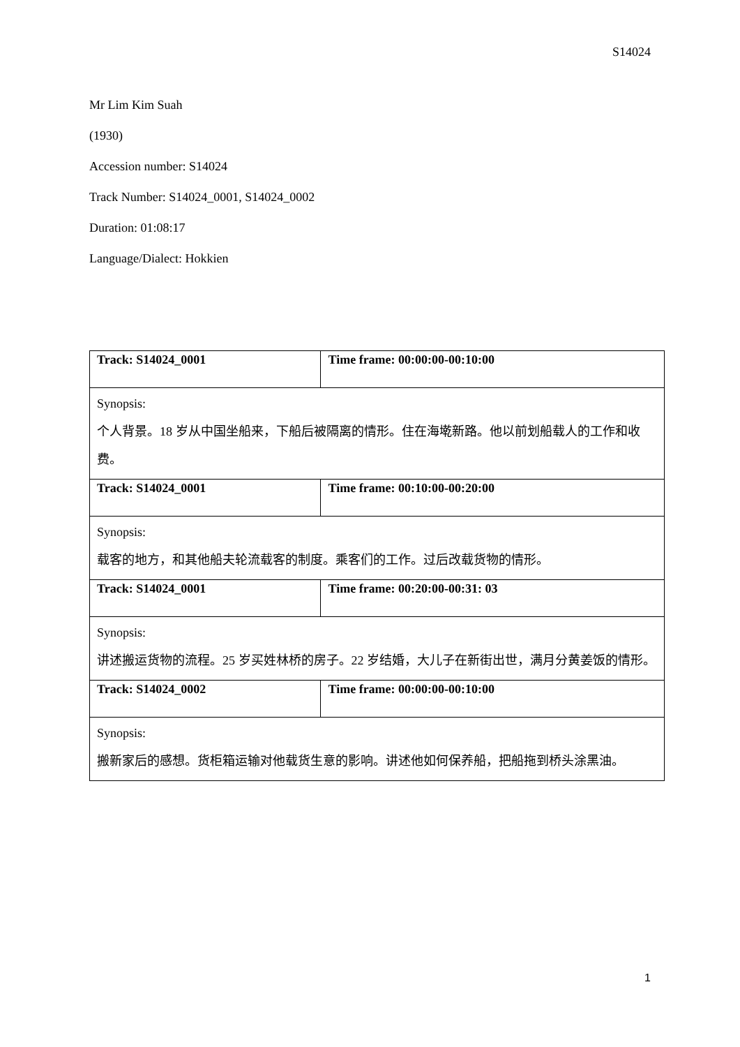S14024
Mr Lim Kim Suah
(1930)
Accession number: S14024
Track Number: S14024_0001, S14024_0002
Duration: 01:08:17
Language/Dialect: Hokkien
| Track: S14024_0001 | Time frame: 00:00:00-00:10:00 |
| Synopsis: 个人背景。18 岁从中国坐船来，下船后被隔离的情形。住在海墘新路。他以前划船载人的工作和收费。 | |
| Track: S14024_0001 | Time frame: 00:10:00-00:20:00 |
| Synopsis: 载客的地方，和其他船夫轮流载客的制度。乘客们的工作。过后改载货物的情形。 | |
| Track: S14024_0001 | Time frame: 00:20:00-00:31: 03 |
| Synopsis: 讲述搬运货物的流程。25 岁买姓林桥的房子。22 岁结婚，大儿子在新街出世，满月分黄姜饭的情形。 | |
| Track: S14024_0002 | Time frame: 00:00:00-00:10:00 |
| Synopsis: 搬新家后的感想。货柜箱运输对他载货生意的影响。讲述他如何保养船，把船拖到桥头涂黑油。 | |
1